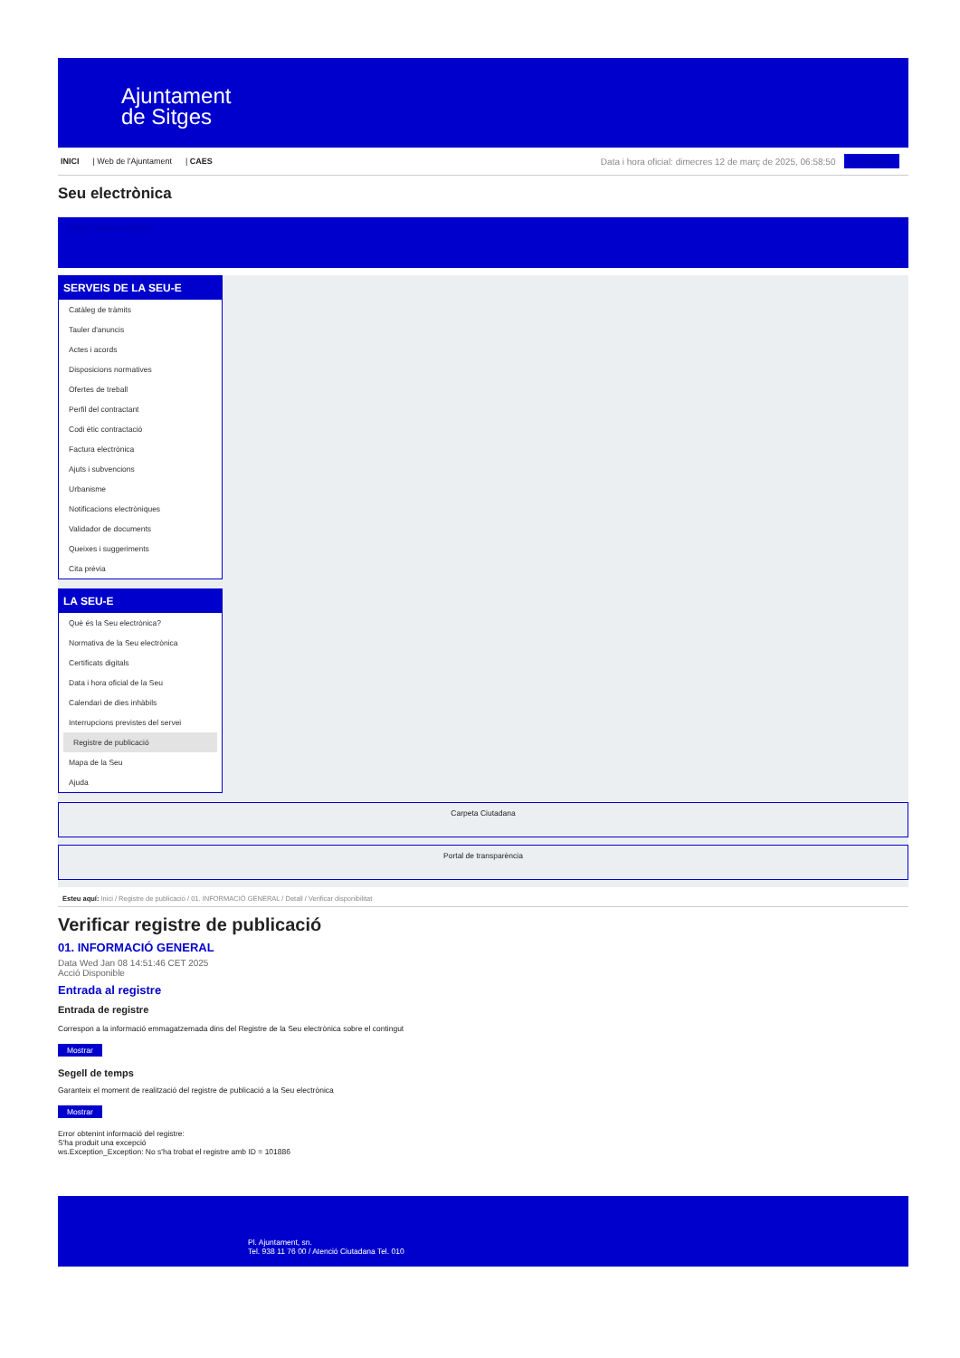Ajuntament
de Sitges
INICI | Web de l'Ajuntament | CAES Data i hora oficial: dimecres 12 de març de 2025, 06:58:50 Electrònica
Seu electrònica
Obtenir còpia autèntica
SERVEIS DE LA SEU-E
Catàleg de tràmits
Tauler d'anuncis
Actes i acords
Disposicions normatives
Ofertes de treball
Perfil del contractant
Codi ètic contractació
Factura electrònica
Ajuts i subvencions
Urbanisme
Notificacions electròniques
Validador de documents
Queixes i suggeriments
Cita prèvia
LA SEU-E
Què és la Seu electrònica?
Normativa de la Seu electrònica
Certificats digitals
Data i hora oficial de la Seu
Calendari de dies inhàbils
Interrupcions previstes del servei
Registre de publicació
Mapa de la Seu
Ajuda
Carpeta Ciutadana
Portal de transparència
Esteu aquí: Inici / Registre de publicació / 01. INFORMACIÓ GENERAL / Detall / Verificar disponibilitat
Verificar registre de publicació
01. INFORMACIÓ GENERAL
Data Wed Jan 08 14:51:46 CET 2025
Acció Disponible
Entrada al registre
Entrada de registre
Correspon a la informació emmagatzemada dins del Registre de la Seu electrònica sobre el contingut
Mostrar
Segell de temps
Garanteix el moment de realització del registre de publicació a la Seu electrònica
Mostrar
Error obtenint informació del registre:
S'ha produit una excepció
ws.Exception_Exception: No s'ha trobat el registre amb ID = 101886
Pl. Ajuntament, sn.
Tel. 938 11 76 00 / Atenció Ciutadana Tel. 010